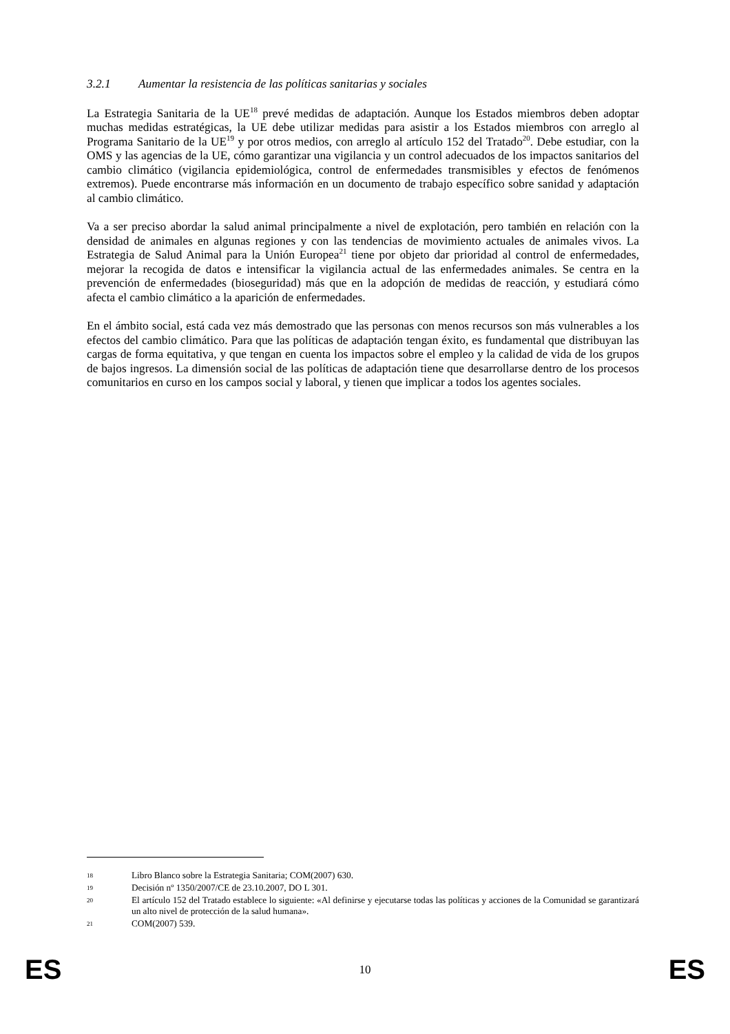3.2.1 Aumentar la resistencia de las políticas sanitarias y sociales
La Estrategia Sanitaria de la UE<sup>18</sup> prevé medidas de adaptación. Aunque los Estados miembros deben adoptar muchas medidas estratégicas, la UE debe utilizar medidas para asistir a los Estados miembros con arreglo al Programa Sanitario de la UE<sup>19</sup> y por otros medios, con arreglo al artículo 152 del Tratado<sup>20</sup>. Debe estudiar, con la OMS y las agencias de la UE, cómo garantizar una vigilancia y un control adecuados de los impactos sanitarios del cambio climático (vigilancia epidemiológica, control de enfermedades transmisibles y efectos de fenómenos extremos). Puede encontrarse más información en un documento de trabajo específico sobre sanidad y adaptación al cambio climático.
Va a ser preciso abordar la salud animal principalmente a nivel de explotación, pero también en relación con la densidad de animales en algunas regiones y con las tendencias de movimiento actuales de animales vivos. La Estrategia de Salud Animal para la Unión Europea<sup>21</sup> tiene por objeto dar prioridad al control de enfermedades, mejorar la recogida de datos e intensificar la vigilancia actual de las enfermedades animales. Se centra en la prevención de enfermedades (bioseguridad) más que en la adopción de medidas de reacción, y estudiará cómo afecta el cambio climático a la aparición de enfermedades.
En el ámbito social, está cada vez más demostrado que las personas con menos recursos son más vulnerables a los efectos del cambio climático. Para que las políticas de adaptación tengan éxito, es fundamental que distribuyan las cargas de forma equitativa, y que tengan en cuenta los impactos sobre el empleo y la calidad de vida de los grupos de bajos ingresos. La dimensión social de las políticas de adaptación tiene que desarrollarse dentro de los procesos comunitarios en curso en los campos social y laboral, y tienen que implicar a todos los agentes sociales.
18 Libro Blanco sobre la Estrategia Sanitaria; COM(2007) 630.
19 Decisión nº 1350/2007/CE de 23.10.2007, DO L 301.
20 El artículo 152 del Tratado establece lo siguiente: «Al definirse y ejecutarse todas las políticas y acciones de la Comunidad se garantizará un alto nivel de protección de la salud humana».
21 COM(2007) 539.
ES 10 ES